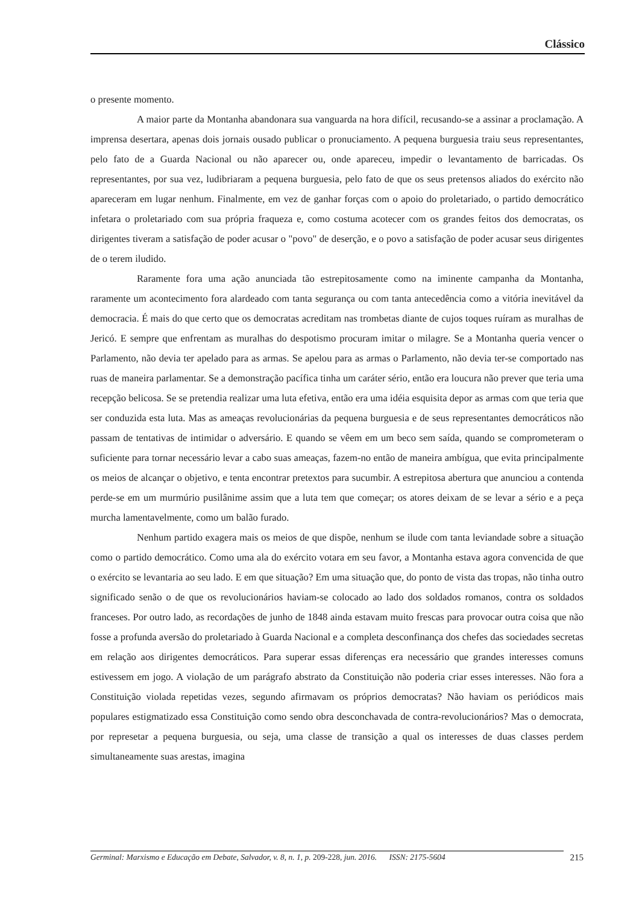Clássico
o presente momento.
A maior parte da Montanha abandonara sua vanguarda na hora difícil, recusando-se a assinar a proclamação. A imprensa desertara, apenas dois jornais ousado publicar o pronuciamento. A pequena burguesia traiu seus representantes, pelo fato de a Guarda Nacional ou não aparecer ou, onde apareceu, impedir o levantamento de barricadas. Os representantes, por sua vez, ludibriaram a pequena burguesia, pelo fato de que os seus pretensos aliados do exército não apareceram em lugar nenhum. Finalmente, em vez de ganhar forças com o apoio do proletariado, o partido democrático infetara o proletariado com sua própria fraqueza e, como costuma acotecer com os grandes feitos dos democratas, os dirigentes tiveram a satisfação de poder acusar o "povo" de deserção, e o povo a satisfação de poder acusar seus dirigentes de o terem iludido.
Raramente fora uma ação anunciada tão estrepitosamente como na iminente campanha da Montanha, raramente um acontecimento fora alardeado com tanta segurança ou com tanta antecedência como a vitória inevitável da democracia. É mais do que certo que os democratas acreditam nas trombetas diante de cujos toques ruíram as muralhas de Jericó. E sempre que enfrentam as muralhas do despotismo procuram imitar o milagre. Se a Montanha queria vencer o Parlamento, não devia ter apelado para as armas. Se apelou para as armas o Parlamento, não devia ter-se comportado nas ruas de maneira parlamentar. Se a demonstração pacífica tinha um caráter sério, então era loucura não prever que teria uma recepção belicosa. Se se pretendia realizar uma luta efetiva, então era uma idéia esquisita depor as armas com que teria que ser conduzida esta luta. Mas as ameaças revolucionárias da pequena burguesia e de seus representantes democráticos não passam de tentativas de intimidar o adversário. E quando se vêem em um beco sem saída, quando se comprometeram o suficiente para tornar necessário levar a cabo suas ameaças, fazem-no então de maneira ambígua, que evita principalmente os meios de alcançar o objetivo, e tenta encontrar pretextos para sucumbir. A estrepitosa abertura que anunciou a contenda perde-se em um murmúrio pusilânime assim que a luta tem que começar; os atores deixam de se levar a sério e a peça murcha lamentavelmente, como um balão furado.
Nenhum partido exagera mais os meios de que dispõe, nenhum se ilude com tanta leviandade sobre a situação como o partido democrático. Como uma ala do exército votara em seu favor, a Montanha estava agora convencida de que o exército se levantaria ao seu lado. E em que situação? Em uma situação que, do ponto de vista das tropas, não tinha outro significado senão o de que os revolucionários haviam-se colocado ao lado dos soldados romanos, contra os soldados franceses. Por outro lado, as recordações de junho de 1848 ainda estavam muito frescas para provocar outra coisa que não fosse a profunda aversão do proletariado à Guarda Nacional e a completa desconfinança dos chefes das sociedades secretas em relação aos dirigentes democráticos. Para superar essas diferenças era necessário que grandes interesses comuns estivessem em jogo. A violação de um parágrafo abstrato da Constituição não poderia criar esses interesses. Não fora a Constituição violada repetidas vezes, segundo afirmavam os próprios democratas? Não haviam os periódicos mais populares estigmatizado essa Constituição como sendo obra desconchavada de contra-revolucionários? Mas o democrata, por represetar a pequena burguesia, ou seja, uma classe de transição a qual os interesses de duas classes perdem simultaneamente suas arestas, imagina
Germinal: Marxismo e Educação em Debate, Salvador, v. 8, n. 1, p. 209-228, jun. 2016. ISSN: 2175-5604 215